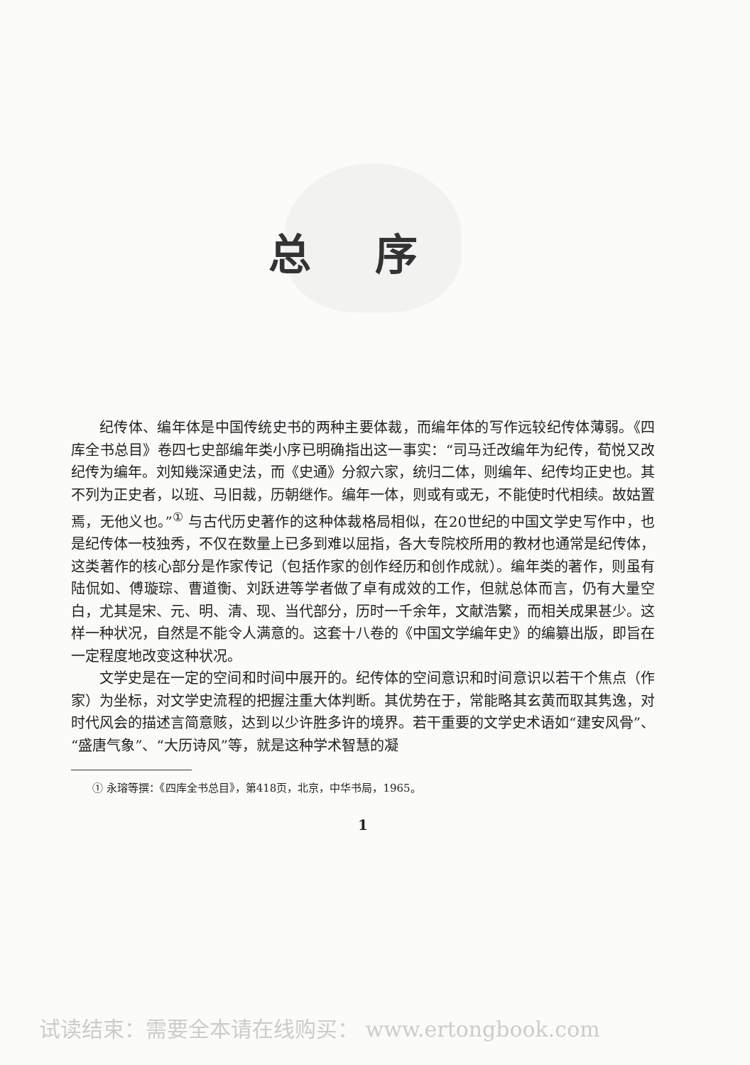总序
纪传体、编年体是中国传统史书的两种主要体裁，而编年体的写作远较纪传体薄弱。《四库全书总目》卷四七史部编年类小序已明确指出这一事实：“司马迁改编年为纪传，荀悦又改纪传为编年。刘知幾深通史法，而《史通》分叙六家，统归二体，则编年、纪传均正史也。其不列为正史者，以班、马旧裁，历朝继作。编年一体，则或有或无，不能使时代相续。故姑置焉，无他义也。”<sup>①</sup> 与古代历史著作的这种体裁格局相似，在20世纪的中国文学史写作中，也是纪传体一枝独秀，不仅在数量上已多到难以屈指，各大专院校所用的教材也通常是纪传体，这类著作的核心部分是作家传记（包括作家的创作经历和创作成就）。编年类的著作，则虽有陆侃如、傅璇琮、曹道衡、刘跃进等学者做了卓有成效的工作，但就总体而言，仍有大量空白，尤其是宋、元、明、清、现、当代部分，历时一千余年，文献浩繁，而相关成果甚少。这样一种状况，自然是不能令人满意的。这套十八卷的《中国文学编年史》的编纂出版，即旨在一定程度地改变这种状况。
文学史是在一定的空间和时间中展开的。纪传体的空间意识和时间意识以若干个焦点（作家）为坐标，对文学史流程的把握注重大体判断。其优势在于，常能略其玄黄而取其隽逸，对时代风会的描述言简意赅，达到以少许胜多许的境界。若干重要的文学史术语如“建安风骨”、“盛唐气象”、“大历诗风”等，就是这种学术智慧的凝
① 永瑢等撰：《四库全书总目》，第418页，北京，中华书局，1965。
1
试读结束：需要全本请在线购买： www.ertongbook.com